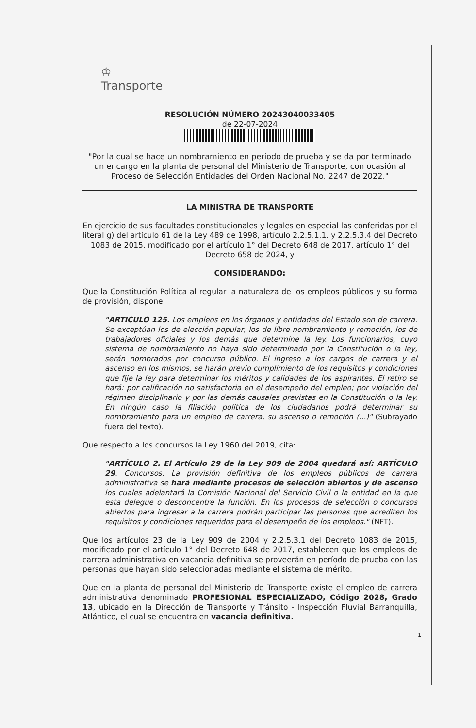♔
Transporte
RESOLUCIÓN NÚMERO 20243040033405
de 22-07-2024
"Por la cual se hace un nombramiento en período de prueba y se da por terminado un encargo en la planta de personal del Ministerio de Transporte, con ocasión al Proceso de Selección Entidades del Orden Nacional No. 2247 de 2022."
LA MINISTRA DE TRANSPORTE
En ejercicio de sus facultades constitucionales y legales en especial las conferidas por el literal g) del artículo 61 de la Ley 489 de 1998, artículo 2.2.5.1.1. y 2.2.5.3.4 del Decreto 1083 de 2015, modificado por el artículo 1° del Decreto 648 de 2017, artículo 1° del Decreto 658 de 2024, y
CONSIDERANDO:
Que la Constitución Política al regular la naturaleza de los empleos públicos y su forma de provisión, dispone:
"ARTICULO 125. Los empleos en los órganos y entidades del Estado son de carrera. Se exceptúan los de elección popular, los de libre nombramiento y remoción, los de trabajadores oficiales y los demás que determine la ley. Los funcionarios, cuyo sistema de nombramiento no haya sido determinado por la Constitución o la ley, serán nombrados por concurso público. El ingreso a los cargos de carrera y el ascenso en los mismos, se harán previo cumplimiento de los requisitos y condiciones que fije la ley para determinar los méritos y calidades de los aspirantes. El retiro se hará: por calificación no satisfactoria en el desempeño del empleo; por violación del régimen disciplinario y por las demás causales previstas en la Constitución o la ley. En ningún caso la filiación política de los ciudadanos podrá determinar su nombramiento para un empleo de carrera, su ascenso o remoción (...)" (Subrayado fuera del texto).
Que respecto a los concursos la Ley 1960 del 2019, cita:
"ARTÍCULO 2. El Artículo 29 de la Ley 909 de 2004 quedará así: ARTÍCULO 29. Concursos. La provisión definitiva de los empleos públicos de carrera administrativa se hará mediante procesos de selección abiertos y de ascenso los cuales adelantará la Comisión Nacional del Servicio Civil o la entidad en la que esta delegue o desconcentre la función. En los procesos de selección o concursos abiertos para ingresar a la carrera podrán participar las personas que acrediten los requisitos y condiciones requeridos para el desempeño de los empleos." (NFT).
Que los artículos 23 de la Ley 909 de 2004 y 2.2.5.3.1 del Decreto 1083 de 2015, modificado por el artículo 1° del Decreto 648 de 2017, establecen que los empleos de carrera administrativa en vacancia definitiva se proveerán en período de prueba con las personas que hayan sido seleccionadas mediante el sistema de mérito.
Que en la planta de personal del Ministerio de Transporte existe el empleo de carrera administrativa denominado PROFESIONAL ESPECIALIZADO, Código 2028, Grado 13, ubicado en la Dirección de Transporte y Tránsito - Inspección Fluvial Barranquilla, Atlántico, el cual se encuentra en vacancia definitiva.
1